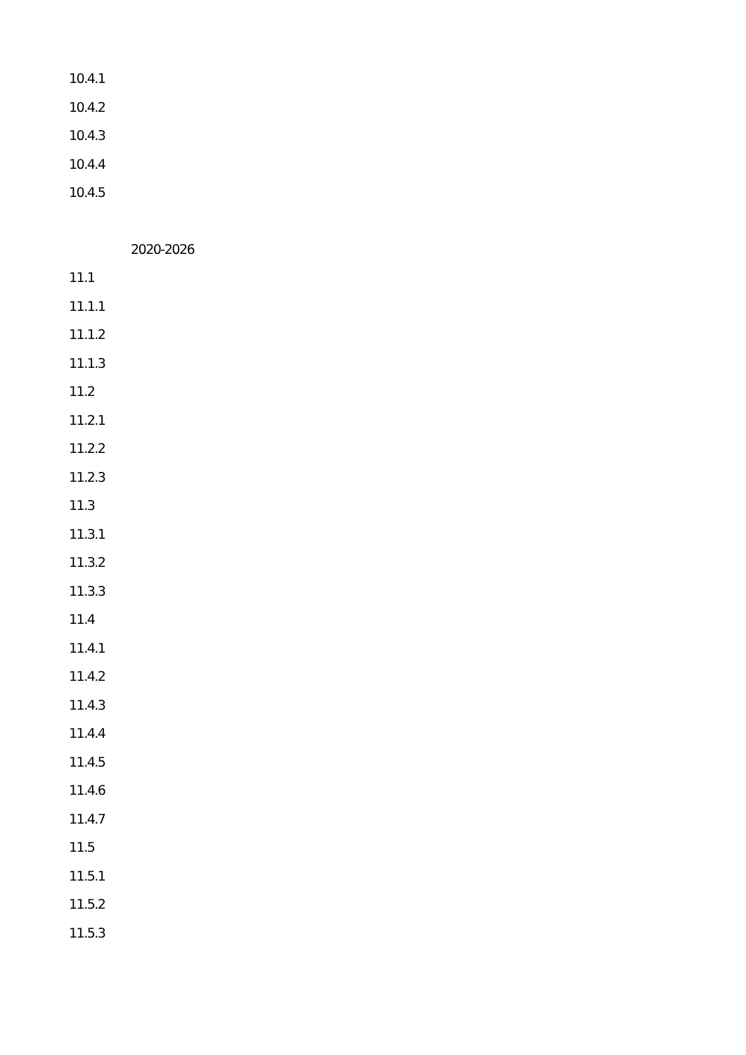10.4.1
10.4.2
10.4.3
10.4.4
10.4.5
2020-2026
11.1
11.1.1
11.1.2
11.1.3
11.2
11.2.1
11.2.2
11.2.3
11.3
11.3.1
11.3.2
11.3.3
11.4
11.4.1
11.4.2
11.4.3
11.4.4
11.4.5
11.4.6
11.4.7
11.5
11.5.1
11.5.2
11.5.3